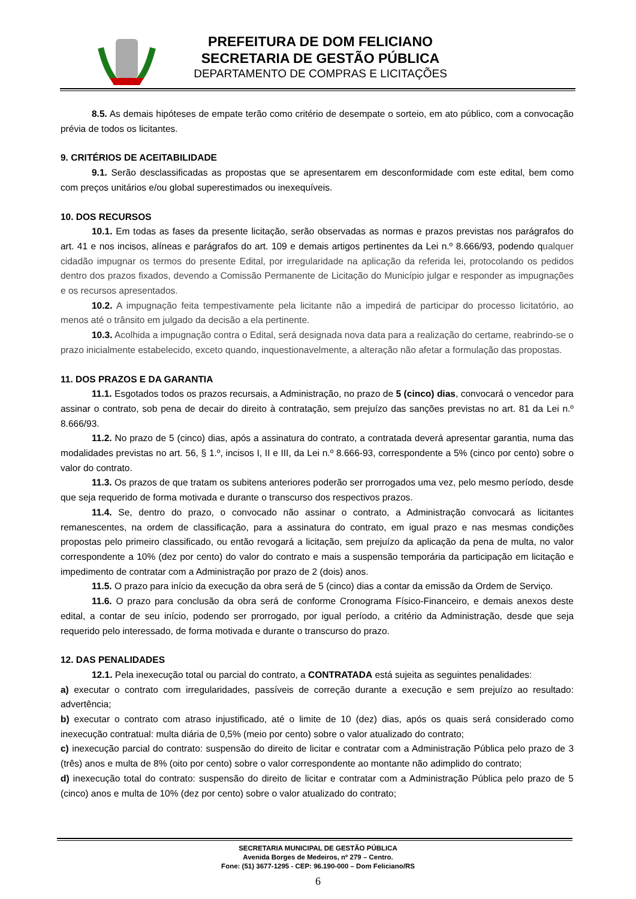PREFEITURA DE DOM FELICIANO
SECRETARIA DE GESTÃO PÚBLICA
DEPARTAMENTO DE COMPRAS E LICITAÇÕES
8.5. As demais hipóteses de empate terão como critério de desempate o sorteio, em ato público, com a convocação prévia de todos os licitantes.
9. CRITÉRIOS DE ACEITABILIDADE
9.1. Serão desclassificadas as propostas que se apresentarem em desconformidade com este edital, bem como com preços unitários e/ou global superestimados ou inexequíveis.
10. DOS RECURSOS
10.1. Em todas as fases da presente licitação, serão observadas as normas e prazos previstas nos parágrafos do art. 41 e nos incisos, alíneas e parágrafos do art. 109 e demais artigos pertinentes da Lei n.º 8.666/93, podendo qualquer cidadão impugnar os termos do presente Edital, por irregularidade na aplicação da referida lei, protocolando os pedidos dentro dos prazos fixados, devendo a Comissão Permanente de Licitação do Município julgar e responder as impugnações e os recursos apresentados.
10.2. A impugnação feita tempestivamente pela licitante não a impedirá de participar do processo licitatório, ao menos até o trânsito em julgado da decisão a ela pertinente.
10.3. Acolhida a impugnação contra o Edital, será designada nova data para a realização do certame, reabrindo-se o prazo inicialmente estabelecido, exceto quando, inquestionavelmente, a alteração não afetar a formulação das propostas.
11. DOS PRAZOS E DA GARANTIA
11.1. Esgotados todos os prazos recursais, a Administração, no prazo de 5 (cinco) dias, convocará o vencedor para assinar o contrato, sob pena de decair do direito à contratação, sem prejuízo das sanções previstas no art. 81 da Lei n.º 8.666/93.
11.2. No prazo de 5 (cinco) dias, após a assinatura do contrato, a contratada deverá apresentar garantia, numa das modalidades previstas no art. 56, § 1.º, incisos I, II e III, da Lei n.º 8.666-93, correspondente a 5% (cinco por cento) sobre o valor do contrato.
11.3. Os prazos de que tratam os subitens anteriores poderão ser prorrogados uma vez, pelo mesmo período, desde que seja requerido de forma motivada e durante o transcurso dos respectivos prazos.
11.4. Se, dentro do prazo, o convocado não assinar o contrato, a Administração convocará as licitantes remanescentes, na ordem de classificação, para a assinatura do contrato, em igual prazo e nas mesmas condições propostas pelo primeiro classificado, ou então revogará a licitação, sem prejuízo da aplicação da pena de multa, no valor correspondente a 10% (dez por cento) do valor do contrato e mais a suspensão temporária da participação em licitação e impedimento de contratar com a Administração por prazo de 2 (dois) anos.
11.5. O prazo para início da execução da obra será de 5 (cinco) dias a contar da emissão da Ordem de Serviço.
11.6. O prazo para conclusão da obra será de conforme Cronograma Físico-Financeiro, e demais anexos deste edital, a contar de seu início, podendo ser prorrogado, por igual período, a critério da Administração, desde que seja requerido pelo interessado, de forma motivada e durante o transcurso do prazo.
12. DAS PENALIDADES
12.1. Pela inexecução total ou parcial do contrato, a CONTRATADA está sujeita as seguintes penalidades:
a) executar o contrato com irregularidades, passíveis de correção durante a execução e sem prejuízo ao resultado: advertência;
b) executar o contrato com atraso injustificado, até o limite de 10 (dez) dias, após os quais será considerado como inexecução contratual: multa diária de 0,5% (meio por cento) sobre o valor atualizado do contrato;
c) inexecução parcial do contrato: suspensão do direito de licitar e contratar com a Administração Pública pelo prazo de 3 (três) anos e multa de 8% (oito por cento) sobre o valor correspondente ao montante não adimplido do contrato;
d) inexecução total do contrato: suspensão do direito de licitar e contratar com a Administração Pública pelo prazo de 5 (cinco) anos e multa de 10% (dez por cento) sobre o valor atualizado do contrato;
SECRETARIA MUNICIPAL DE GESTÃO PÚBLICA
Avenida Borges de Medeiros, nº 279 – Centro.
Fone: (51) 3677-1295 - CEP: 96.190-000 – Dom Feliciano/RS
6